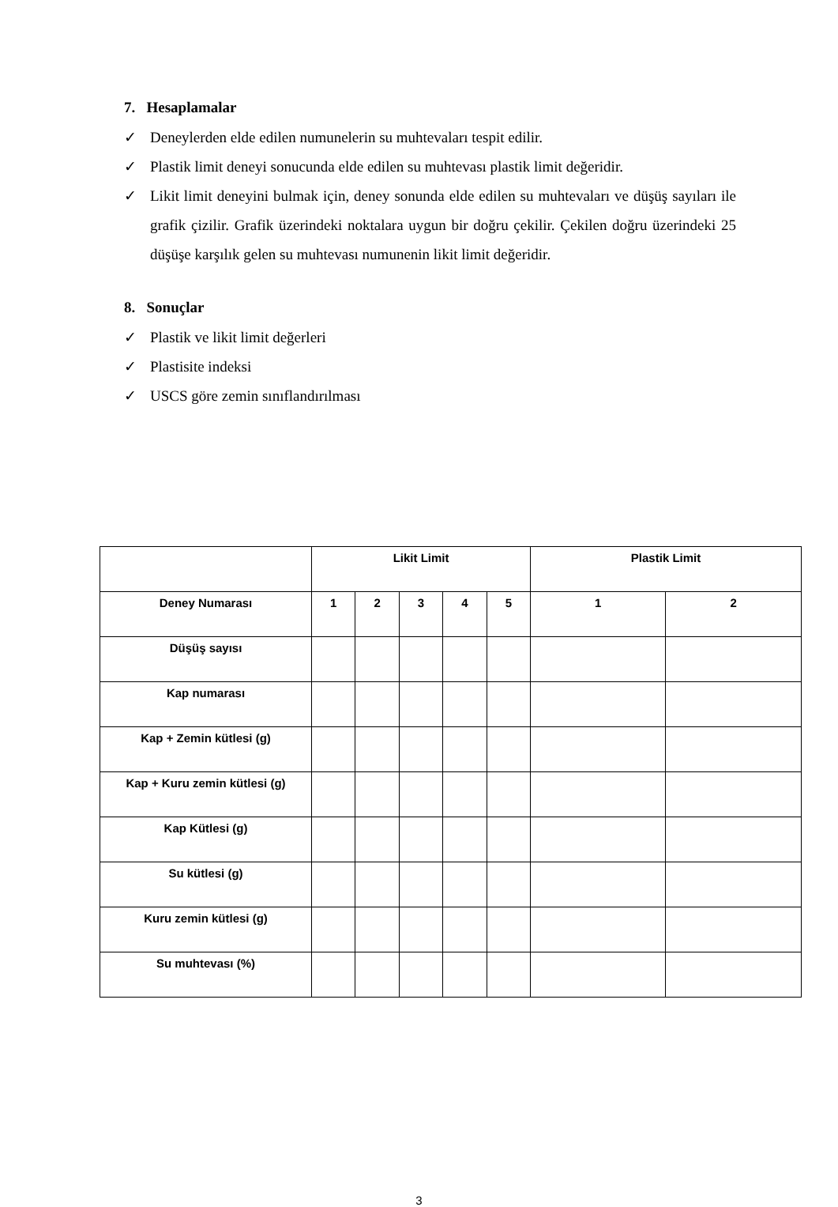7. Hesaplamalar
✓ Deneylerden elde edilen numunelerin su muhtevaları tespit edilir.
✓ Plastik limit deneyi sonucunda elde edilen su muhtevası plastik limit değeridir.
✓ Likit limit deneyini bulmak için, deney sonunda elde edilen su muhtevaları ve düşüş sayıları ile grafik çizilir. Grafik üzerindeki noktalara uygun bir doğru çekilir. Çekilen doğru üzerindeki 25 düşüşe karşılık gelen su muhtevası numunenin likit limit değeridir.
8. Sonuçlar
✓ Plastik ve likit limit değerleri
✓ Plastisite indeksi
✓ USCS göre zemin sınıflandırılması
| | Likit Limit | | | | | Plastik Limit | |
| Deney Numarası | 1 | 2 | 3 | 4 | 5 | 1 | 2 |
| Düşüş sayısı | | | | | | | |
| Kap numarası | | | | | | | |
| Kap + Zemin kütlesi (g) | | | | | | | |
| Kap + Kuru zemin kütlesi (g) | | | | | | | |
| Kap Kütlesi (g) | | | | | | | |
| Su kütlesi (g) | | | | | | | |
| Kuru zemin kütlesi (g) | | | | | | | |
| Su muhtevası (%) | | | | | | | |
3